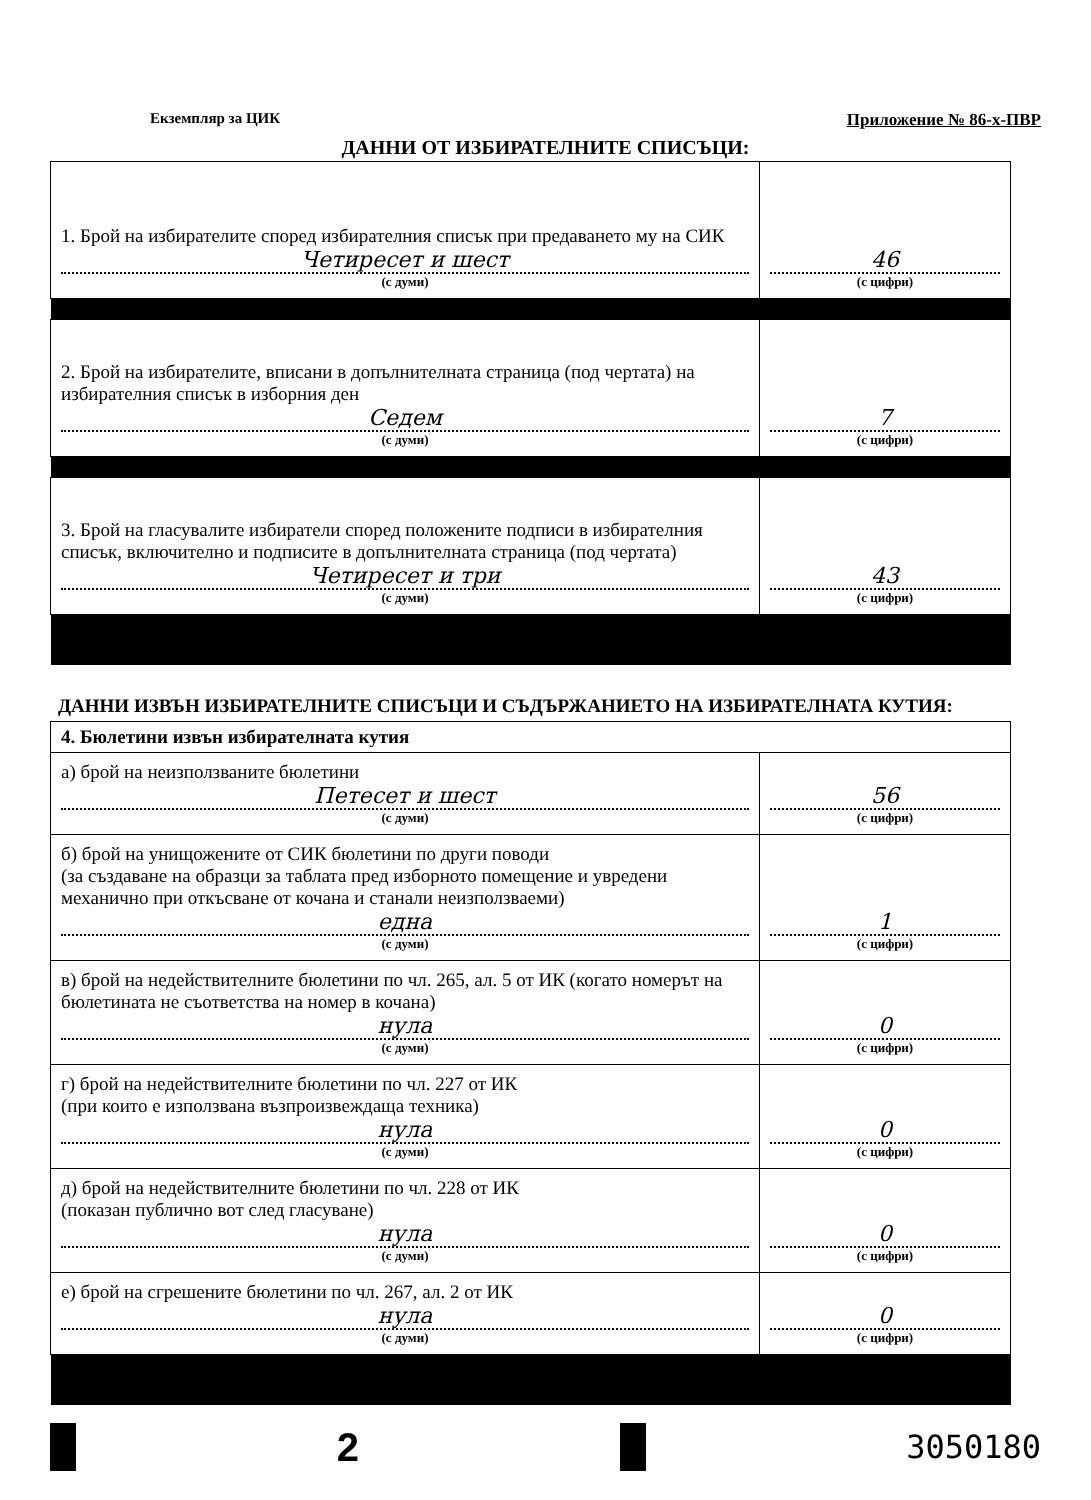Екземпляр за ЦИК Приложение № 86-х-ПВР
ДАННИ ОТ ИЗБИРАТЕЛНИТЕ СПИСЪЦИ:
| 1. Брой на избирателите според избирателния списък при предаването му на СИК Четиресет и шест (с думи) | 46 (с цифри) |
| 2. Брой на избирателите, вписани в допълнителната страница (под чертата) на избирателния списък в изборния ден Седем (с думи) | 7 (с цифри) |
| 3. Брой на гласувалите избиратели според положените подписи в избирателния списък, включително и подписите в допълнителната страница (под чертата) Четиресет и три (с думи) | 43 (с цифри) |
ДАННИ ИЗВЪН ИЗБИРАТЕЛНИТЕ СПИСЪЦИ И СЪДЪРЖАНИЕТО НА ИЗБИРАТЕЛНАТА КУТИЯ:
| 4. Бюлетини извън избирателната кутия | |
| а) брой на неизползваните бюлетини Петесет и шест (с думи) | 56 (с цифри) |
| б) брой на унищожените от СИК бюлетини по други поводи (за създаване на образци за таблата пред изборното помещение и увредени механично при откъсване от кочана и станали неизползваеми) една (с думи) | 1 (с цифри) |
| в) брой на недействителните бюлетини по чл. 265, ал. 5 от ИК (когато номерът на бюлетината не съответства на номер в кочана) нула (с думи) | 0 (с цифри) |
| г) брой на недействителните бюлетини по чл. 227 от ИК (при които е използвана възпроизвеждаща техника) нула (с думи) | 0 (с цифри) |
| д) брой на недействителните бюлетини по чл. 228 от ИК (показан публично вот след гласуване) нула (с думи) | 0 (с цифри) |
| е) брой на сгрешените бюлетини по чл. 267, ал. 2 от ИК нула (с думи) | 0 (с цифри) |
2
3050180